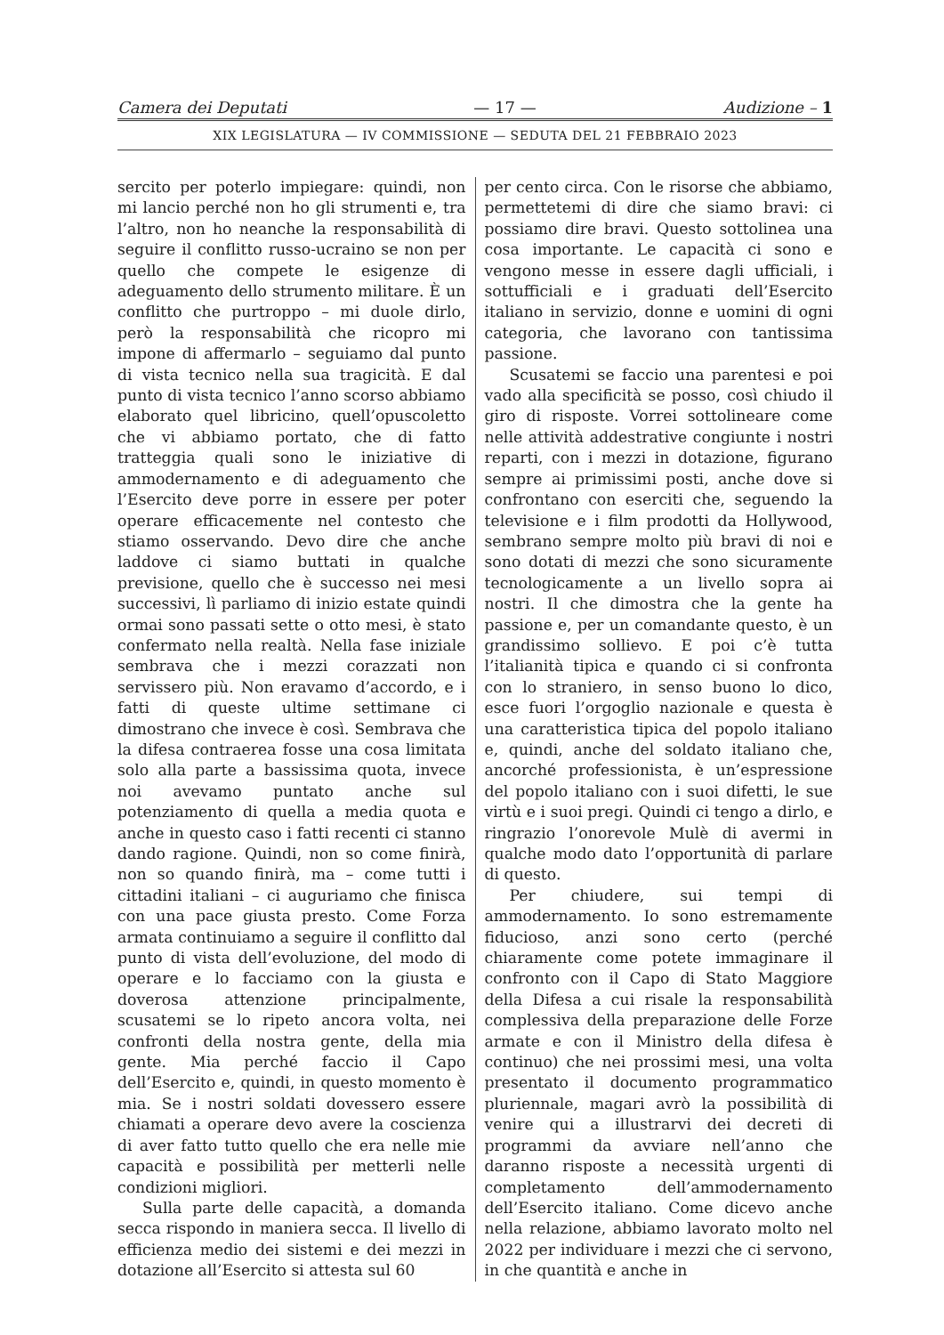Camera dei Deputati — 17 — Audizione – 1
XIX LEGISLATURA — IV COMMISSIONE — SEDUTA DEL 21 FEBBRAIO 2023
sercito per poterlo impiegare: quindi, non mi lancio perché non ho gli strumenti e, tra l’altro, non ho neanche la responsabilità di seguire il conflitto russo-ucraino se non per quello che compete le esigenze di adeguamento dello strumento militare. È un conflitto che purtroppo – mi duole dirlo, però la responsabilità che ricopro mi impone di affermarlo – seguiamo dal punto di vista tecnico nella sua tragicità. E dal punto di vista tecnico l’anno scorso abbiamo elaborato quel libricino, quell’opuscoletto che vi abbiamo portato, che di fatto tratteggia quali sono le iniziative di ammodernamento e di adeguamento che l’Esercito deve porre in essere per poter operare efficacemente nel contesto che stiamo osservando. Devo dire che anche laddove ci siamo buttati in qualche previsione, quello che è successo nei mesi successivi, lì parliamo di inizio estate quindi ormai sono passati sette o otto mesi, è stato confermato nella realtà. Nella fase iniziale sembrava che i mezzi corazzati non servissero più. Non eravamo d’accordo, e i fatti di queste ultime settimane ci dimostrano che invece è così. Sembrava che la difesa contraerea fosse una cosa limitata solo alla parte a bassissima quota, invece noi avevamo puntato anche sul potenziamento di quella a media quota e anche in questo caso i fatti recenti ci stanno dando ragione. Quindi, non so come finirà, non so quando finirà, ma – come tutti i cittadini italiani – ci auguriamo che finisca con una pace giusta presto. Come Forza armata continuiamo a seguire il conflitto dal punto di vista dell’evoluzione, del modo di operare e lo facciamo con la giusta e doverosa attenzione principalmente, scusatemi se lo ripeto ancora volta, nei confronti della nostra gente, della mia gente. Mia perché faccio il Capo dell’Esercito e, quindi, in questo momento è mia. Se i nostri soldati dovessero essere chiamati a operare devo avere la coscienza di aver fatto tutto quello che era nelle mie capacità e possibilità per metterli nelle condizioni migliori.
Sulla parte delle capacità, a domanda secca rispondo in maniera secca. Il livello di efficienza medio dei sistemi e dei mezzi in dotazione all’Esercito si attesta sul 60
per cento circa. Con le risorse che abbiamo, permettetemi di dire che siamo bravi: ci possiamo dire bravi. Questo sottolinea una cosa importante. Le capacità ci sono e vengono messe in essere dagli ufficiali, i sottufficiali e i graduati dell’Esercito italiano in servizio, donne e uomini di ogni categoria, che lavorano con tantissima passione.
Scusatemi se faccio una parentesi e poi vado alla specificità se posso, così chiudo il giro di risposte. Vorrei sottolineare come nelle attività addestrative congiunte i nostri reparti, con i mezzi in dotazione, figurano sempre ai primissimi posti, anche dove si confrontano con eserciti che, seguendo la televisione e i film prodotti da Hollywood, sembrano sempre molto più bravi di noi e sono dotati di mezzi che sono sicuramente tecnologicamente a un livello sopra ai nostri. Il che dimostra che la gente ha passione e, per un comandante questo, è un grandissimo sollievo. E poi c’è tutta l’italianità tipica e quando ci si confronta con lo straniero, in senso buono lo dico, esce fuori l’orgoglio nazionale e questa è una caratteristica tipica del popolo italiano e, quindi, anche del soldato italiano che, ancorché professionista, è un’espressione del popolo italiano con i suoi difetti, le sue virtù e i suoi pregi. Quindi ci tengo a dirlo, e ringrazio l’onorevole Mulè di avermi in qualche modo dato l’opportunità di parlare di questo.
Per chiudere, sui tempi di ammodernamento. Io sono estremamente fiducioso, anzi sono certo (perché chiaramente come potete immaginare il confronto con il Capo di Stato Maggiore della Difesa a cui risale la responsabilità complessiva della preparazione delle Forze armate e con il Ministro della difesa è continuo) che nei prossimi mesi, una volta presentato il documento programmatico pluriennale, magari avrò la possibilità di venire qui a illustrarvi dei decreti di programmi da avviare nell’anno che daranno risposte a necessità urgenti di completamento dell’ammodernamento dell’Esercito italiano. Come dicevo anche nella relazione, abbiamo lavorato molto nel 2022 per individuare i mezzi che ci servono, in che quantità e anche in